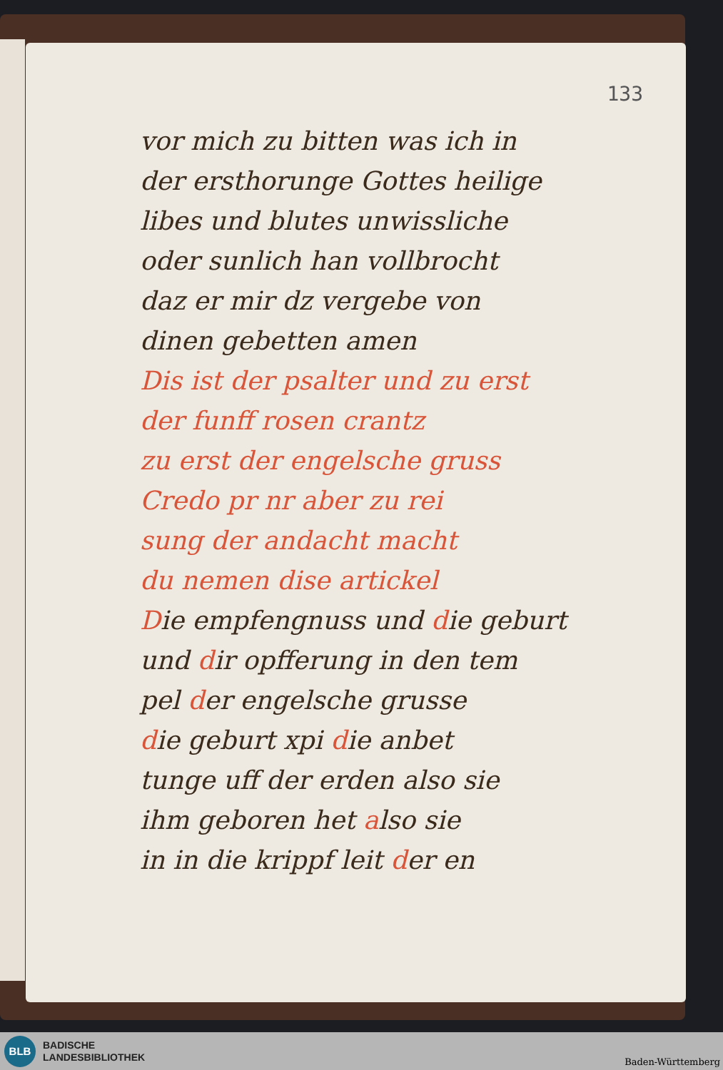133
vor mich zu bitten was ich in
der ersthorunge Gottes heilige
libes und blutes unwissliche
oder sunlich han vollbrocht
daz er mir dz vergebe von
dinen gebetten amen
Dis ist der psalter und zu erst
der funff rosen crantz
zu erst der engelsche gruss
Credo pr nr aber zu rei
sung der andacht macht
du nemen dise artickel
Die empfengnuss und die geburt
und dir opfferung in den tem
pel der engelsche grusse
die geburt xpi die anbet
tunge uff der erden also sie
ihm geboren het also sie
in in die krippf leit der en
BLB
BADISCHE
LANDESBIBLIOTHEK
Baden-Württemberg